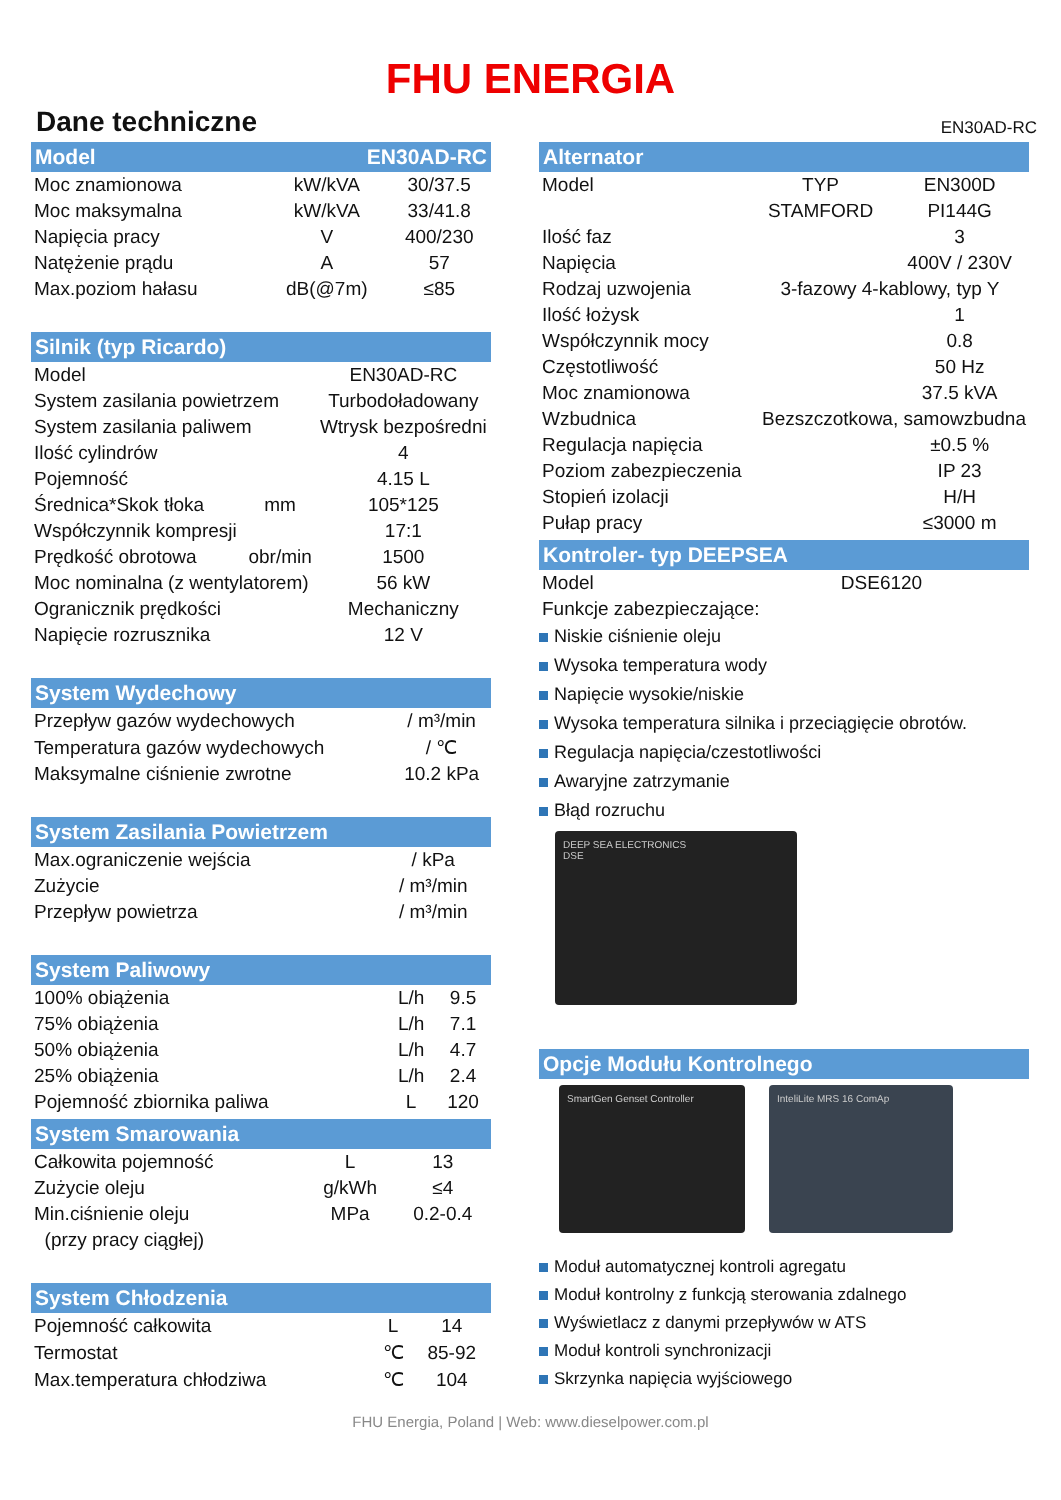FHU ENERGIA
Dane techniczne EN30AD-RC
Model EN30AD-RC
| Moc znamionowa | kW/kVA | 30/37.5 |
| Moc maksymalna | kW/kVA | 33/41.8 |
| Napięcia pracy | V | 400/230 |
| Natężenie prądu | A | 57 |
| Max.poziom hałasu | dB(@7m) | ≤85 |
Silnik (typ Ricardo)
| Model | | EN30AD-RC |
| System zasilania powietrzem | | Turbodoładowany |
| System zasilania paliwem | | Wtrysk bezpośredni |
| Ilość cylindrów | | 4 |
| Pojemność | | 4.15 L |
| Średnica*Skok tłoka | mm | 105*125 |
| Współczynnik kompresji | | 17:1 |
| Prędkość obrotowa | obr/min | 1500 |
| Moc nominalna (z wentylatorem) | | 56 kW |
| Ogranicznik prędkości | | Mechaniczny |
| Napięcie rozrusznika | | 12 V |
System Wydechowy
| Przepływ gazów wydechowych | / m³/min |
| Temperatura gazów wydechowych | / ℃ |
| Maksymalne ciśnienie zwrotne | 10.2 kPa |
System Zasilania Powietrzem
| Max.ograniczenie wejścia | / kPa |
| Zużycie | / m³/min |
| Przepływ powietrza | / m³/min |
System Paliwowy
| 100% obiążenia | L/h | 9.5 |
| 75% obiążenia | L/h | 7.1 |
| 50% obiążenia | L/h | 4.7 |
| 25% obiążenia | L/h | 2.4 |
| Pojemność zbiornika paliwa | L | 120 |
System Smarowania
| Całkowita pojemność | L | 13 |
| Zużycie oleju | g/kWh | ≤4 |
| Min.ciśnienie oleju | MPa | 0.2-0.4 |
| (przy pracy ciągłej) | | |
System Chłodzenia
| Pojemność całkowita | L | 14 |
| Termostat | ℃ | 85-92 |
| Max.temperatura chłodziwa | ℃ | 104 |
Alternator
| Model | TYP | EN300D |
| | STAMFORD | PI144G |
| Ilość faz | | 3 |
| Napięcia | | 400V / 230V |
| Rodzaj uzwojenia | 3-fazowy 4-kablowy, typ Y | |
| Ilość łożysk | | 1 |
| Współczynnik mocy | | 0.8 |
| Częstotliwość | | 50 Hz |
| Moc znamionowa | | 37.5 kVA |
| Wzbudnica | Bezszczotkowa, samowzbudna | |
| Regulacja napięcia | | ±0.5 % |
| Poziom zabezpieczenia | | IP 23 |
| Stopień izolacji | | H/H |
| Pułap pracy | | ≤3000 m |
Kontroler- typ DEEPSEA
| Model | DSE6120 |
| Funkcje zabezpieczające: | |
Niskie ciśnienie oleju
Wysoka temperatura wody
Napięcie wysokie/niskie
Wysoka temperatura silnika i przeciągięcie obrotów.
Regulacja napięcia/czestotliwości
Awaryjne zatrzymanie
Błąd rozruchu
DEEP SEA ELECTRONICS
DSE
Opcje Modułu Kontrolnego
SmartGen Genset Controller InteliLite MRS 16 ComAp
Moduł automatycznej kontroli agregatu
Moduł kontrolny z funkcją sterowania zdalnego
Wyświetlacz z danymi przepływów w ATS
Moduł kontroli synchronizacji
Skrzynka napięcia wyjściowego
FHU Energia, Poland | Web: www.dieselpower.com.pl